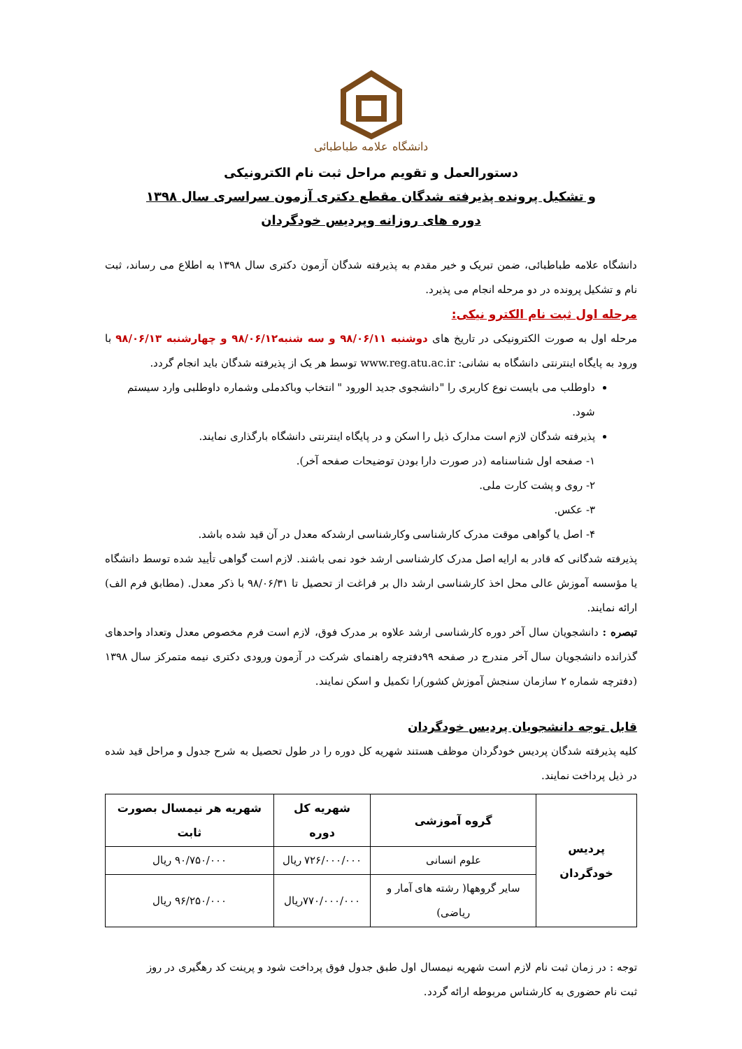دانشگاه علامه طباطبائی
دستورالعمل و تقویم مراحل ثبت نام الکترونیکی
و تشکیل پرونده پذیرفته شدگان مقطع دکتری آزمون سراسری سال ۱۳۹۸
دوره های روزانه وپردیس خودگردان
دانشگاه علامه طباطبائی، ضمن تبریک و خیر مقدم به پذیرفته شدگان آزمون دکتری سال ۱۳۹۸ به اطلاع می رساند، ثبت نام و تشکیل پرونده در دو مرحله انجام می پذیرد.
مرحله اول ثبت نام الکترو نیکی:
مرحله اول به صورت الکترونیکی در تاریخ های دوشنبه ۹۸/۰۶/۱۱ و سه شنبه۹۸/۰۶/۱۲ و چهارشنبه ۹۸/۰۶/۱۳ با ورود به پایگاه اینترنتی دانشگاه به نشانی: www.reg.atu.ac.ir توسط هر یک از پذیرفته شدگان باید انجام گردد.
داوطلب می بایست نوع کاربری را "دانشجوی جدید الورود " انتخاب وباکدملی وشماره داوطلبی وارد سیستم شود.
پذیرفته شدگان لازم است مدارک ذیل را اسکن و در پایگاه اینترنتی دانشگاه بارگذاری نمایند.
۱- صفحه اول شناسنامه (در صورت دارا بودن توضیحات صفحه آخر).
۲- روی و پشت کارت ملی.
۳- عکس.
۴- اصل یا گواهی موقت مدرک کارشناسی وکارشناسی ارشدکه معدل در آن قید شده باشد.
پذیرفته شدگانی که قادر به ارایه اصل مدرک کارشناسی ارشد خود نمی باشند. لازم است گواهی تأیید شده توسط دانشگاه یا مؤسسه آموزش عالی محل اخذ کارشناسی ارشد دال بر فراغت از تحصیل تا ۹۸/۰۶/۳۱ با ذکر معدل. (مطابق فرم الف) ارائه نمایند.
تبصره : دانشجویان سال آخر دوره کارشناسی ارشد علاوه بر مدرک فوق، لازم است فرم مخصوص معدل وتعداد واحدهای گذرانده دانشجویان سال آخر مندرج در صفحه ۹۹دفترچه راهنمای شرکت در آزمون ورودی دکتری نیمه متمرکز سال ۱۳۹۸ (دفترچه شماره ۲ سازمان سنجش آموزش کشور)را تکمیل و اسکن نمایند.
قابل توجه دانشجویان پردیس خودگردان
کلیه پذیرفته شدگان پردیس خودگردان موظف هستند شهریه کل دوره را در طول تحصیل به شرح جدول و مراحل قید شده در ذیل پرداخت نمایند.
| پردیس خودگردان | گروه آموزشی | شهریه کل دوره | شهریه هر نیمسال بصورت ثابت |
| --- | --- | --- | --- |
| | علوم انسانی | ۷۲۶/۰۰۰/۰۰۰ ریال | ۹۰/۷۵۰/۰۰۰ ریال |
| | سایر گروهها( رشته های آمار و ریاضی) | ۷۷۰/۰۰۰/۰۰۰ریال | ۹۶/۲۵۰/۰۰۰ ریال |
توجه : در زمان ثبت نام لازم است شهریه نیمسال اول طبق جدول فوق پرداخت شود و پرینت کد رهگیری در روز ثبت نام حضوری به کارشناس مربوطه ارائه گردد.